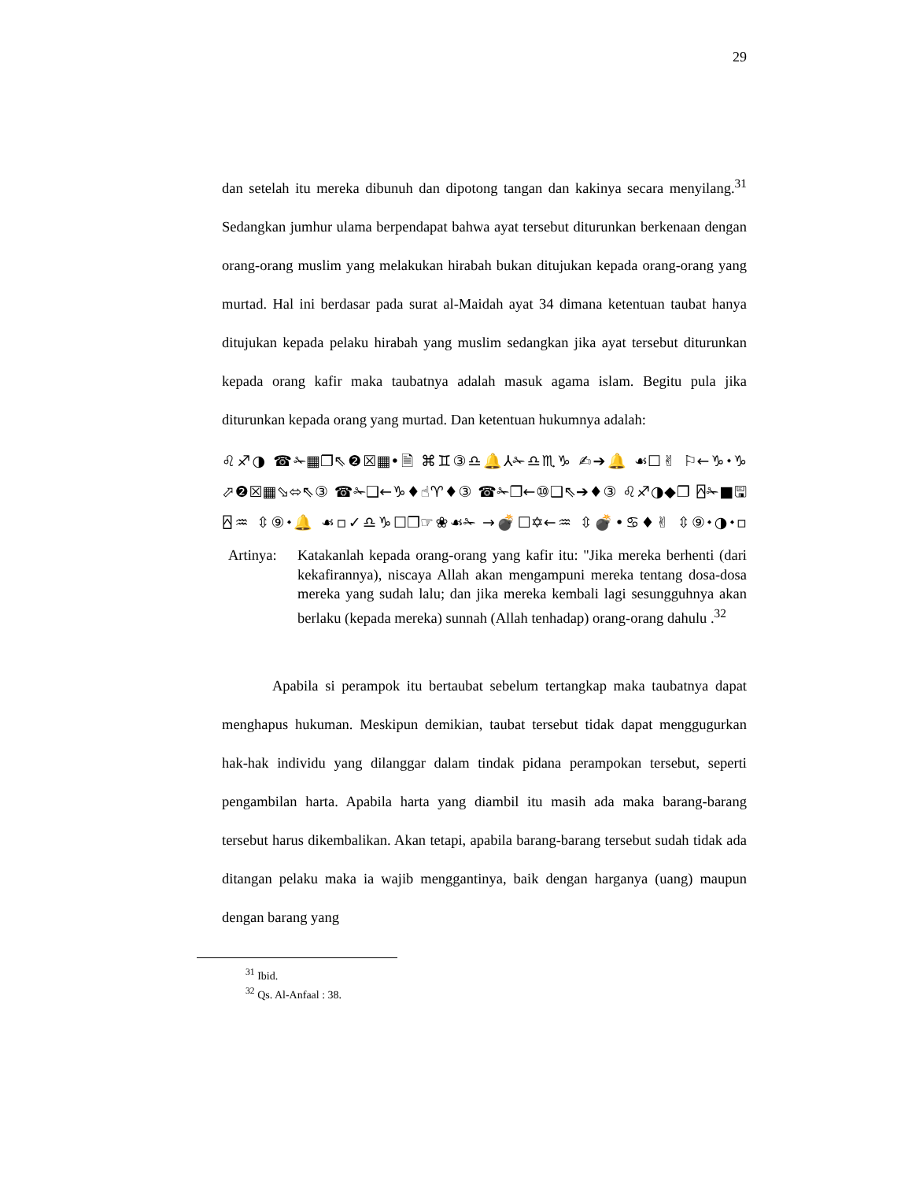29
dan setelah itu mereka dibunuh dan dipotong tangan dan kakinya secara menyilang.<sup>31</sup> Sedangkan jumhur ulama berpendapat bahwa ayat tersebut diturunkan berkenaan dengan orang-orang muslim yang melakukan hirabah bukan ditujukan kepada orang-orang yang murtad. Hal ini berdasar pada surat al-Maidah ayat 34 dimana ketentuan taubat hanya ditujukan kepada pelaku hirabah yang muslim sedangkan jika ayat tersebut diturunkan kepada orang kafir maka taubatnya adalah masuk agama islam. Begitu pula jika diturunkan kepada orang yang murtad. Dan ketentuan hukumnya adalah:
♌♐◑ ☎✁▦❐⇖❷☒▦•🗎 ⌘♊③♎🔔⅄✁♎♏♑ ✍➔🔔 ☙☐✌ ⚐←♑⬩♑ ⬀❷☒▦⬂⬄⇖③ ☎✁❑←♑♦☝♈♦③ ☎✁❐←⑩❑⇖➔♦③ ♌♐◑◆❐ ⍓✁■🖫⍓♒ ⇳⑨⬩🔔 ☙▫✓♎♑☐❐☞❀☙✁ →💣☐✡←♒ ⇳💣•♋♦✌ ⇳⑨⬩◑⬩▫
Artinya:
Katakanlah kepada orang-orang yang kafir itu: "Jika mereka berhenti (dari kekafirannya), niscaya Allah akan mengampuni mereka tentang dosa-dosa mereka yang sudah lalu; dan jika mereka kembali lagi sesungguhnya akan berlaku (kepada mereka) sunnah (Allah tenhadap) orang-orang dahulu .<sup>32</sup>
Apabila si perampok itu bertaubat sebelum tertangkap maka taubatnya dapat menghapus hukuman. Meskipun demikian, taubat tersebut tidak dapat menggugurkan hak-hak individu yang dilanggar dalam tindak pidana perampokan tersebut, seperti pengambilan harta. Apabila harta yang diambil itu masih ada maka barang-barang tersebut harus dikembalikan. Akan tetapi, apabila barang-barang tersebut sudah tidak ada ditangan pelaku maka ia wajib menggantinya, baik dengan harganya (uang) maupun dengan barang yang
<sup>31</sup> Ibid.
<sup>32</sup> Qs. Al-Anfaal : 38.